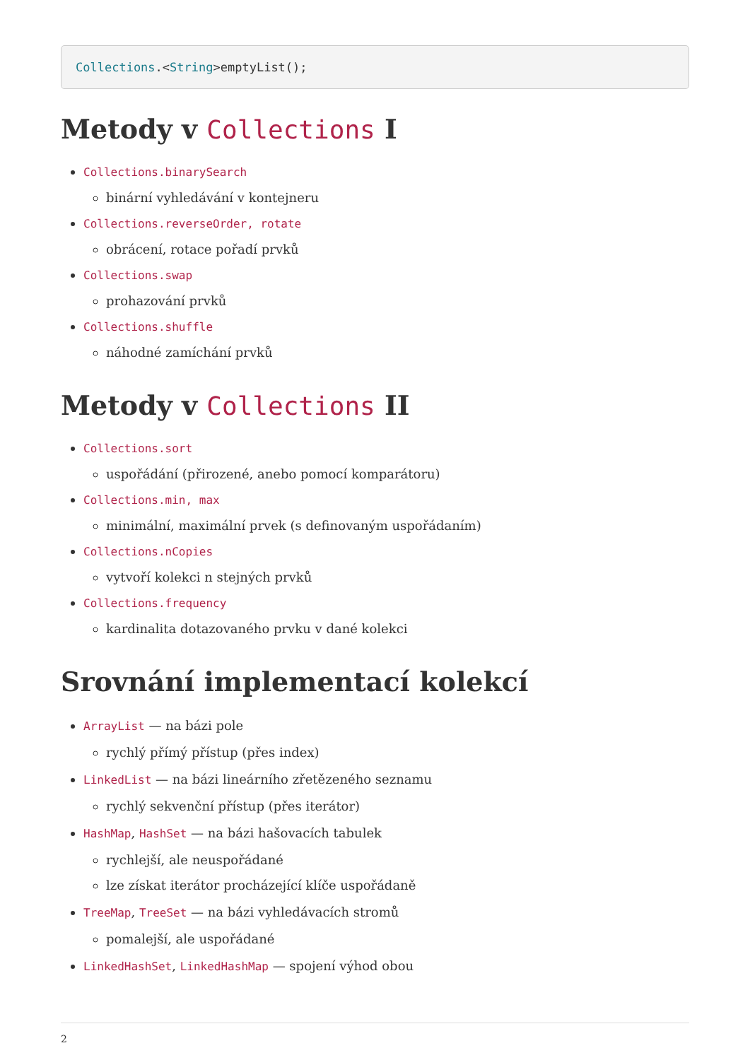Collections.<String>emptyList();
Metody v Collections I
Collections.binarySearch
binární vyhledávání v kontejneru
Collections.reverseOrder, rotate
obrácení, rotace pořadí prvků
Collections.swap
prohazování prvků
Collections.shuffle
náhodné zamíchání prvků
Metody v Collections II
Collections.sort
uspořádání (přirozené, anebo pomocí komparátoru)
Collections.min, max
minimální, maximální prvek (s definovaným uspořádaním)
Collections.nCopies
vytvoří kolekci n stejných prvků
Collections.frequency
kardinalita dotazovaného prvku v dané kolekci
Srovnání implementací kolekcí
ArrayList — na bázi pole
rychlý přímý přístup (přes index)
LinkedList — na bázi lineárního zřetězeného seznamu
rychlý sekvenční přístup (přes iterátor)
HashMap, HashSet — na bázi hašovacích tabulek
rychlejší, ale neuspořádané
lze získat iterátor procházející klíče uspořádaně
TreeMap, TreeSet — na bázi vyhledávacích stromů
pomalejší, ale uspořádané
LinkedHashSet, LinkedHashMap — spojení výhod obou
2